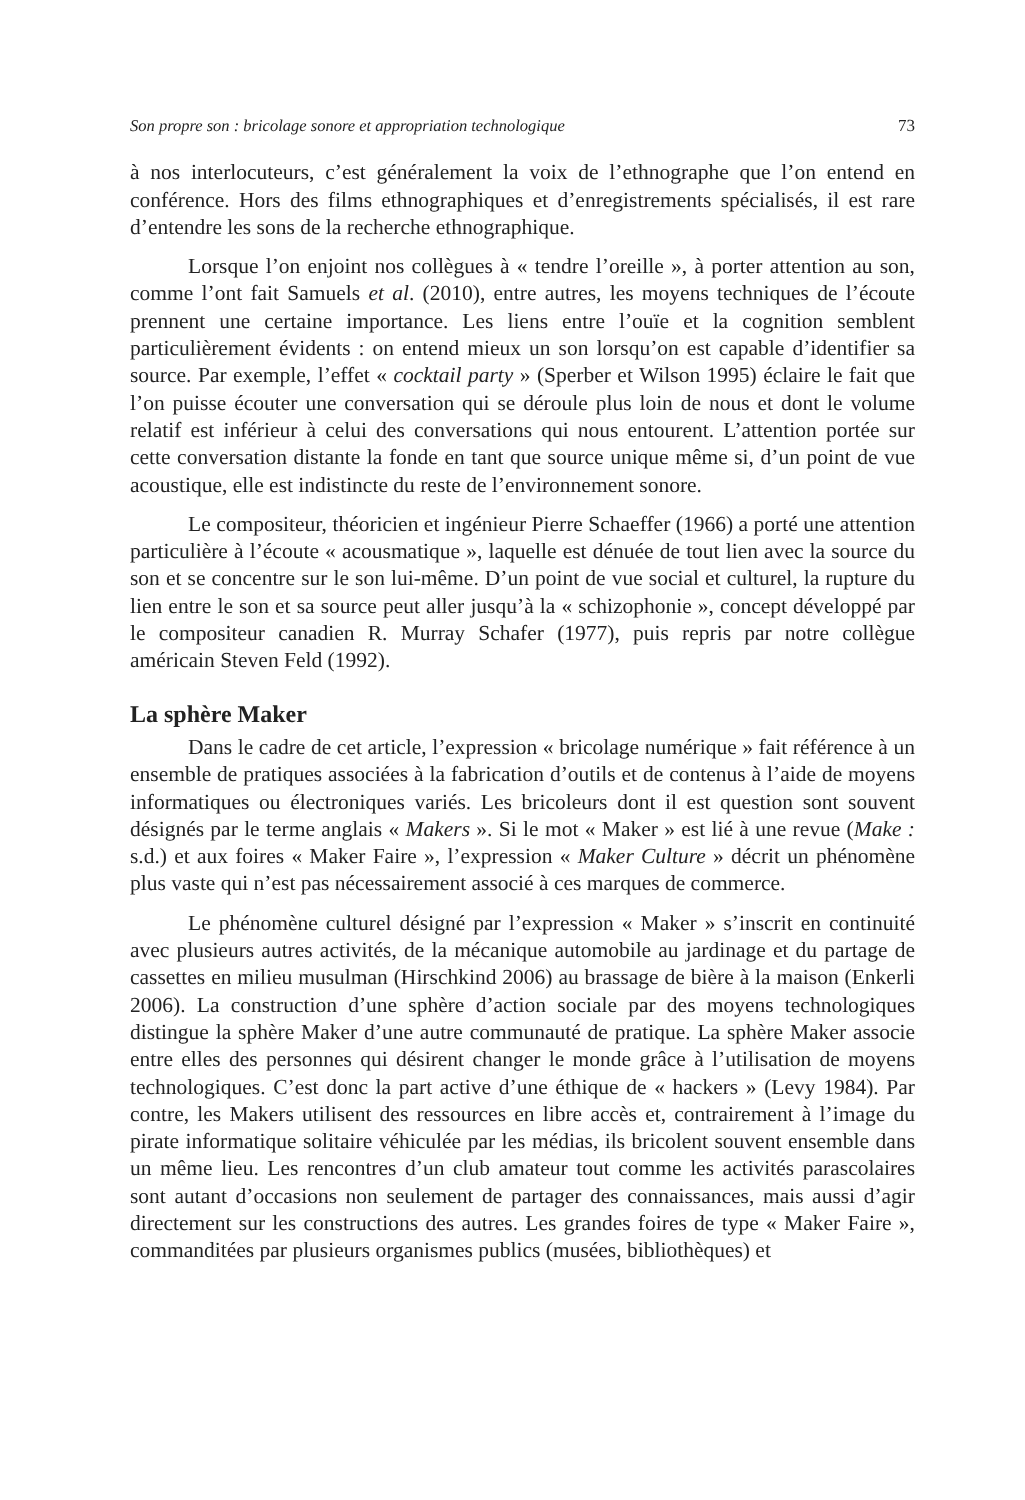Son propre son : bricolage sonore et appropriation technologique 73
à nos interlocuteurs, c’est généralement la voix de l’ethnographe que l’on entend en conférence. Hors des films ethnographiques et d’enregistrements spécialisés, il est rare d’entendre les sons de la recherche ethnographique.
Lorsque l’on enjoint nos collègues à « tendre l’oreille », à porter attention au son, comme l’ont fait Samuels et al. (2010), entre autres, les moyens techniques de l’écoute prennent une certaine importance. Les liens entre l’ouïe et la cognition semblent particulièrement évidents : on entend mieux un son lorsqu’on est capable d’identifier sa source. Par exemple, l’effet « cocktail party » (Sperber et Wilson 1995) éclaire le fait que l’on puisse écouter une conversation qui se déroule plus loin de nous et dont le volume relatif est inférieur à celui des conversations qui nous entourent. L’attention portée sur cette conversation distante la fonde en tant que source unique même si, d’un point de vue acoustique, elle est indistincte du reste de l’environnement sonore.
Le compositeur, théoricien et ingénieur Pierre Schaeffer (1966) a porté une attention particulière à l’écoute « acousmatique », laquelle est dénuée de tout lien avec la source du son et se concentre sur le son lui-même. D’un point de vue social et culturel, la rupture du lien entre le son et sa source peut aller jusqu’à la « schizophonie », concept développé par le compositeur canadien R. Murray Schafer (1977), puis repris par notre collègue américain Steven Feld (1992).
La sphère Maker
Dans le cadre de cet article, l’expression « bricolage numérique » fait référence à un ensemble de pratiques associées à la fabrication d’outils et de contenus à l’aide de moyens informatiques ou électroniques variés. Les bricoleurs dont il est question sont souvent désignés par le terme anglais « Makers ». Si le mot « Maker » est lié à une revue (Make : s.d.) et aux foires « Maker Faire », l’expression « Maker Culture » décrit un phénomène plus vaste qui n’est pas nécessairement associé à ces marques de commerce.
Le phénomène culturel désigné par l’expression « Maker » s’inscrit en continuité avec plusieurs autres activités, de la mécanique automobile au jardinage et du partage de cassettes en milieu musulman (Hirschkind 2006) au brassage de bière à la maison (Enkerli 2006). La construction d’une sphère d’action sociale par des moyens technologiques distingue la sphère Maker d’une autre communauté de pratique. La sphère Maker associe entre elles des personnes qui désirent changer le monde grâce à l’utilisation de moyens technologiques. C’est donc la part active d’une éthique de « hackers » (Levy 1984). Par contre, les Makers utilisent des ressources en libre accès et, contrairement à l’image du pirate informatique solitaire véhiculée par les médias, ils bricolent souvent ensemble dans un même lieu. Les rencontres d’un club amateur tout comme les activités parascolaires sont autant d’occasions non seulement de partager des connaissances, mais aussi d’agir directement sur les constructions des autres. Les grandes foires de type « Maker Faire », commanditées par plusieurs organismes publics (musées, bibliothèques) et